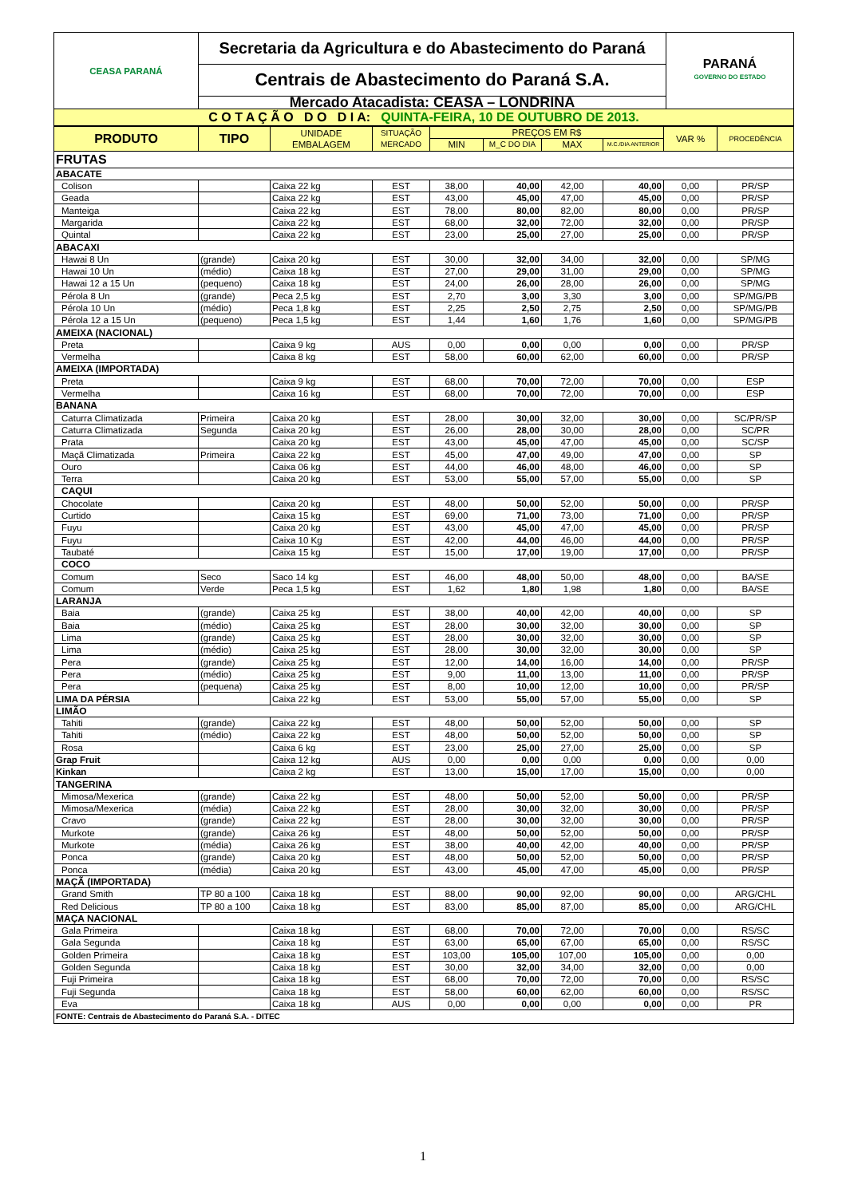| CEASA PARANÁ | Secretaria da Agricultura e do Abastecimento do Paraná | PARANÁ GOVERNO DO ESTADO |
| | Centrais de Abastecimento do Paraná S.A. | |
| | Mercado Atacadista: CEASA – LONDRINA | |
| C O T A Ç Ã O D O D I A: QUINTA-FEIRA, 10 DE OUTUBRO DE 2013. | | |
| PRODUTO | TIPO | UNIDADE EMBALAGEM | SITUAÇÃO MERCADO | PREÇOS EM R$ | | | | VAR % | PROCEDÊNCIA |
| --- | --- | --- | --- | --- | --- | --- | --- | --- | --- |
| | | | | MIN | M_C DO DIA | MAX | M.C./DIA ANTERIOR | | |
| FRUTAS | | | | | | | | | |
| ABACATE | | | | | | | | | |
| Colison | | Caixa 22 kg | EST | 38,00 | 40,00 | 42,00 | 40,00 | 0,00 | PR/SP |
| Geada | | Caixa 22 kg | EST | 43,00 | 45,00 | 47,00 | 45,00 | 0,00 | PR/SP |
| Manteiga | | Caixa 22 kg | EST | 78,00 | 80,00 | 82,00 | 80,00 | 0,00 | PR/SP |
| Margarida | | Caixa 22 kg | EST | 68,00 | 32,00 | 72,00 | 32,00 | 0,00 | PR/SP |
| Quintal | | Caixa 22 kg | EST | 23,00 | 25,00 | 27,00 | 25,00 | 0,00 | PR/SP |
| ABACAXI | | | | | | | | | |
| Hawai 8 Un | (grande) | Caixa 20 kg | EST | 30,00 | 32,00 | 34,00 | 32,00 | 0,00 | SP/MG |
| Hawai 10 Un | (médio) | Caixa 18 kg | EST | 27,00 | 29,00 | 31,00 | 29,00 | 0,00 | SP/MG |
| Hawai 12 a 15 Un | (pequeno) | Caixa 18 kg | EST | 24,00 | 26,00 | 28,00 | 26,00 | 0,00 | SP/MG |
| Pérola 8 Un | (grande) | Peca 2,5 kg | EST | 2,70 | 3,00 | 3,30 | 3,00 | 0,00 | SP/MG/PB |
| Pérola 10 Un | (médio) | Peca 1,8 kg | EST | 2,25 | 2,50 | 2,75 | 2,50 | 0,00 | SP/MG/PB |
| Pérola 12 a 15 Un | (pequeno) | Peca 1,5 kg | EST | 1,44 | 1,60 | 1,76 | 1,60 | 0,00 | SP/MG/PB |
| AMEIXA (NACIONAL) | | | | | | | | | |
| Preta | | Caixa 9 kg | AUS | 0,00 | 0,00 | 0,00 | 0,00 | 0,00 | PR/SP |
| Vermelha | | Caixa 8 kg | EST | 58,00 | 60,00 | 62,00 | 60,00 | 0,00 | PR/SP |
| AMEIXA (IMPORTADA) | | | | | | | | | |
| Preta | | Caixa 9 kg | EST | 68,00 | 70,00 | 72,00 | 70,00 | 0,00 | ESP |
| Vermelha | | Caixa 16 kg | EST | 68,00 | 70,00 | 72,00 | 70,00 | 0,00 | ESP |
| BANANA | | | | | | | | | |
| Caturra Climatizada | Primeira | Caixa 20 kg | EST | 28,00 | 30,00 | 32,00 | 30,00 | 0,00 | SC/PR/SP |
| Caturra Climatizada | Segunda | Caixa 20 kg | EST | 26,00 | 28,00 | 30,00 | 28,00 | 0,00 | SC/PR |
| Prata | | Caixa 20 kg | EST | 43,00 | 45,00 | 47,00 | 45,00 | 0,00 | SC/SP |
| Maçã Climatizada | Primeira | Caixa 22 kg | EST | 45,00 | 47,00 | 49,00 | 47,00 | 0,00 | SP |
| Ouro | | Caixa 06 kg | EST | 44,00 | 46,00 | 48,00 | 46,00 | 0,00 | SP |
| Terra | | Caixa 20 kg | EST | 53,00 | 55,00 | 57,00 | 55,00 | 0,00 | SP |
| CAQUI | | | | | | | | | |
| Chocolate | | Caixa 20 kg | EST | 48,00 | 50,00 | 52,00 | 50,00 | 0,00 | PR/SP |
| Curtido | | Caixa 15 kg | EST | 69,00 | 71,00 | 73,00 | 71,00 | 0,00 | PR/SP |
| Fuyu | | Caixa 20 kg | EST | 43,00 | 45,00 | 47,00 | 45,00 | 0,00 | PR/SP |
| Fuyu | | Caixa 10 Kg | EST | 42,00 | 44,00 | 46,00 | 44,00 | 0,00 | PR/SP |
| Taubaté | | Caixa 15 kg | EST | 15,00 | 17,00 | 19,00 | 17,00 | 0,00 | PR/SP |
| COCO | | | | | | | | | |
| Comum | Seco | Saco 14 kg | EST | 46,00 | 48,00 | 50,00 | 48,00 | 0,00 | BA/SE |
| Comum | Verde | Peca 1,5 kg | EST | 1,62 | 1,80 | 1,98 | 1,80 | 0,00 | BA/SE |
| LARANJA | | | | | | | | | |
| Baia | (grande) | Caixa 25 kg | EST | 38,00 | 40,00 | 42,00 | 40,00 | 0,00 | SP |
| Baia | (médio) | Caixa 25 kg | EST | 28,00 | 30,00 | 32,00 | 30,00 | 0,00 | SP |
| Lima | (grande) | Caixa 25 kg | EST | 28,00 | 30,00 | 32,00 | 30,00 | 0,00 | SP |
| Lima | (médio) | Caixa 25 kg | EST | 28,00 | 30,00 | 32,00 | 30,00 | 0,00 | SP |
| Pera | (grande) | Caixa 25 kg | EST | 12,00 | 14,00 | 16,00 | 14,00 | 0,00 | PR/SP |
| Pera | (médio) | Caixa 25 kg | EST | 9,00 | 11,00 | 13,00 | 11,00 | 0,00 | PR/SP |
| Pera | (pequena) | Caixa 25 kg | EST | 8,00 | 10,00 | 12,00 | 10,00 | 0,00 | PR/SP |
| LIMA DA PÉRSIA | | Caixa 22 kg | EST | 53,00 | 55,00 | 57,00 | 55,00 | 0,00 | SP |
| LIMÃO | | | | | | | | | |
| Tahiti | (grande) | Caixa 22 kg | EST | 48,00 | 50,00 | 52,00 | 50,00 | 0,00 | SP |
| Tahiti | (médio) | Caixa 22 kg | EST | 48,00 | 50,00 | 52,00 | 50,00 | 0,00 | SP |
| Rosa | | Caixa 6 kg | EST | 23,00 | 25,00 | 27,00 | 25,00 | 0,00 | SP |
| Grap Fruit | | Caixa 12 kg | AUS | 0,00 | 0,00 | 0,00 | 0,00 | 0,00 | 0,00 |
| Kinkan | | Caixa 2 kg | EST | 13,00 | 15,00 | 17,00 | 15,00 | 0,00 | 0,00 |
| TANGERINA | | | | | | | | | |
| Mimosa/Mexerica | (grande) | Caixa 22 kg | EST | 48,00 | 50,00 | 52,00 | 50,00 | 0,00 | PR/SP |
| Mimosa/Mexerica | (média) | Caixa 22 kg | EST | 28,00 | 30,00 | 32,00 | 30,00 | 0,00 | PR/SP |
| Cravo | (grande) | Caixa 22 kg | EST | 28,00 | 30,00 | 32,00 | 30,00 | 0,00 | PR/SP |
| Murkote | (grande) | Caixa 26 kg | EST | 48,00 | 50,00 | 52,00 | 50,00 | 0,00 | PR/SP |
| Murkote | (média) | Caixa 26 kg | EST | 38,00 | 40,00 | 42,00 | 40,00 | 0,00 | PR/SP |
| Ponca | (grande) | Caixa 20 kg | EST | 48,00 | 50,00 | 52,00 | 50,00 | 0,00 | PR/SP |
| Ponca | (média) | Caixa 20 kg | EST | 43,00 | 45,00 | 47,00 | 45,00 | 0,00 | PR/SP |
| MAÇÃ (IMPORTADA) | | | | | | | | | |
| Grand Smith | TP 80 a 100 | Caixa 18 kg | EST | 88,00 | 90,00 | 92,00 | 90,00 | 0,00 | ARG/CHL |
| Red Delicious | TP 80 a 100 | Caixa 18 kg | EST | 83,00 | 85,00 | 87,00 | 85,00 | 0,00 | ARG/CHL |
| MAÇA NACIONAL | | | | | | | | | |
| Gala Primeira | | Caixa 18 kg | EST | 68,00 | 70,00 | 72,00 | 70,00 | 0,00 | RS/SC |
| Gala Segunda | | Caixa 18 kg | EST | 63,00 | 65,00 | 67,00 | 65,00 | 0,00 | RS/SC |
| Golden Primeira | | Caixa 18 kg | EST | 103,00 | 105,00 | 107,00 | 105,00 | 0,00 | 0,00 |
| Golden Segunda | | Caixa 18 kg | EST | 30,00 | 32,00 | 34,00 | 32,00 | 0,00 | 0,00 |
| Fuji Primeira | | Caixa 18 kg | EST | 68,00 | 70,00 | 72,00 | 70,00 | 0,00 | RS/SC |
| Fuji Segunda | | Caixa 18 kg | EST | 58,00 | 60,00 | 62,00 | 60,00 | 0,00 | RS/SC |
| Eva | | Caixa 18 kg | AUS | 0,00 | 0,00 | 0,00 | 0,00 | 0,00 | PR |
| FONTE: Centrais de Abastecimento do Paraná S.A. - DITEC | | | | | | | | | |
1